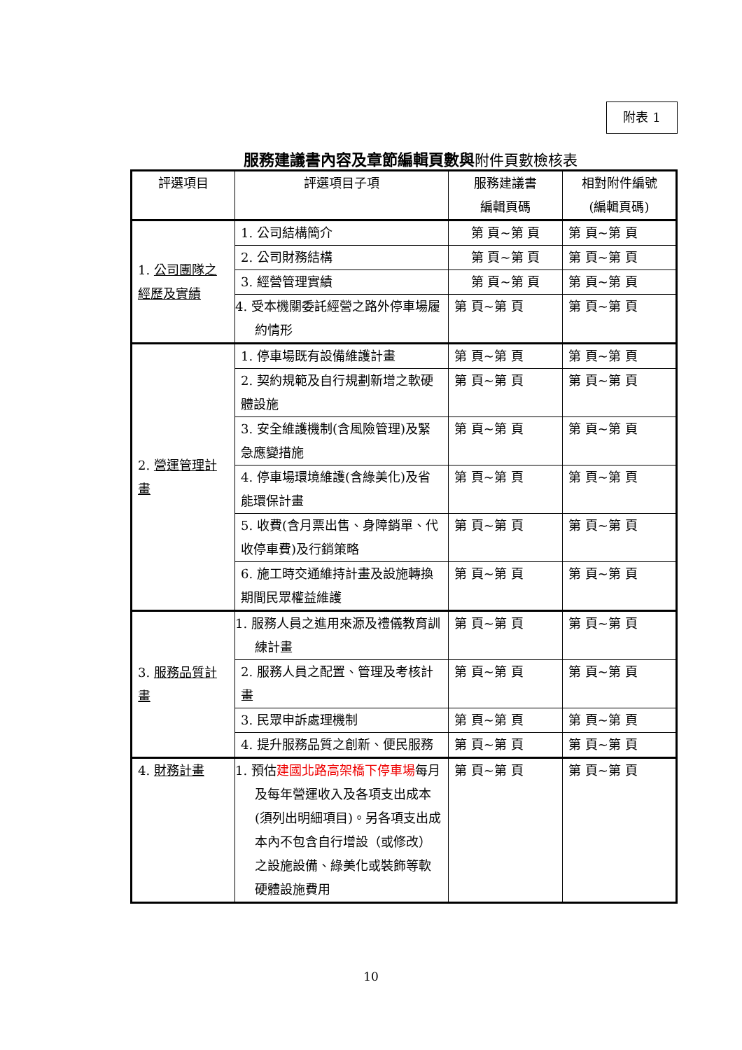附表 1
服務建議書內容及章節編輯頁數與附件頁數檢核表
| 評選項目 | 評選項目子項 | 服務建議書 編輯頁碼 | 相對附件編號 (編輯頁碼) |
| --- | --- | --- | --- |
| 1. 公司團隊之經歷及實績 | 1. 公司結構簡介 | 第 頁~第 頁 | 第 頁~第 頁 |
| | 2. 公司財務結構 | 第 頁~第 頁 | 第 頁~第 頁 |
| | 3. 經營管理實績 | 第 頁~第 頁 | 第 頁~第 頁 |
| | 4. 受本機關委託經營之路外停車場履約情形 | 第 頁~第 頁 | 第 頁~第 頁 |
| 2. 營運管理計畫 | 1. 停車場既有設備維護計畫 | 第 頁~第 頁 | 第 頁~第 頁 |
| | 2. 契約規範及自行規劃新增之軟硬體設施 | 第 頁~第 頁 | 第 頁~第 頁 |
| | 3. 安全維護機制(含風險管理)及緊急應變措施 | 第 頁~第 頁 | 第 頁~第 頁 |
| | 4. 停車場環境維護(含綠美化)及省能環保計畫 | 第 頁~第 頁 | 第 頁~第 頁 |
| | 5. 收費(含月票出售、身障銷單、代收停車費)及行銷策略 | 第 頁~第 頁 | 第 頁~第 頁 |
| | 6. 施工時交通維持計畫及設施轉換期間民眾權益維護 | 第 頁~第 頁 | 第 頁~第 頁 |
| 3. 服務品質計畫 | 1. 服務人員之進用來源及禮儀教育訓練計畫 | 第 頁~第 頁 | 第 頁~第 頁 |
| | 2. 服務人員之配置、管理及考核計畫 | 第 頁~第 頁 | 第 頁~第 頁 |
| | 3. 民眾申訴處理機制 | 第 頁~第 頁 | 第 頁~第 頁 |
| | 4. 提升服務品質之創新、便民服務 | 第 頁~第 頁 | 第 頁~第 頁 |
| 4. 財務計畫 | 1. 預估 建國北路高架橋下停車場 每月及每年營運收入及各項支出成本(須列出明細項目)。另各項支出成本內不包含自行增設（或修改）之設施設備、綠美化或裝飾等軟硬體設施費用 | 第 頁~第 頁 | 第 頁~第 頁 |
10